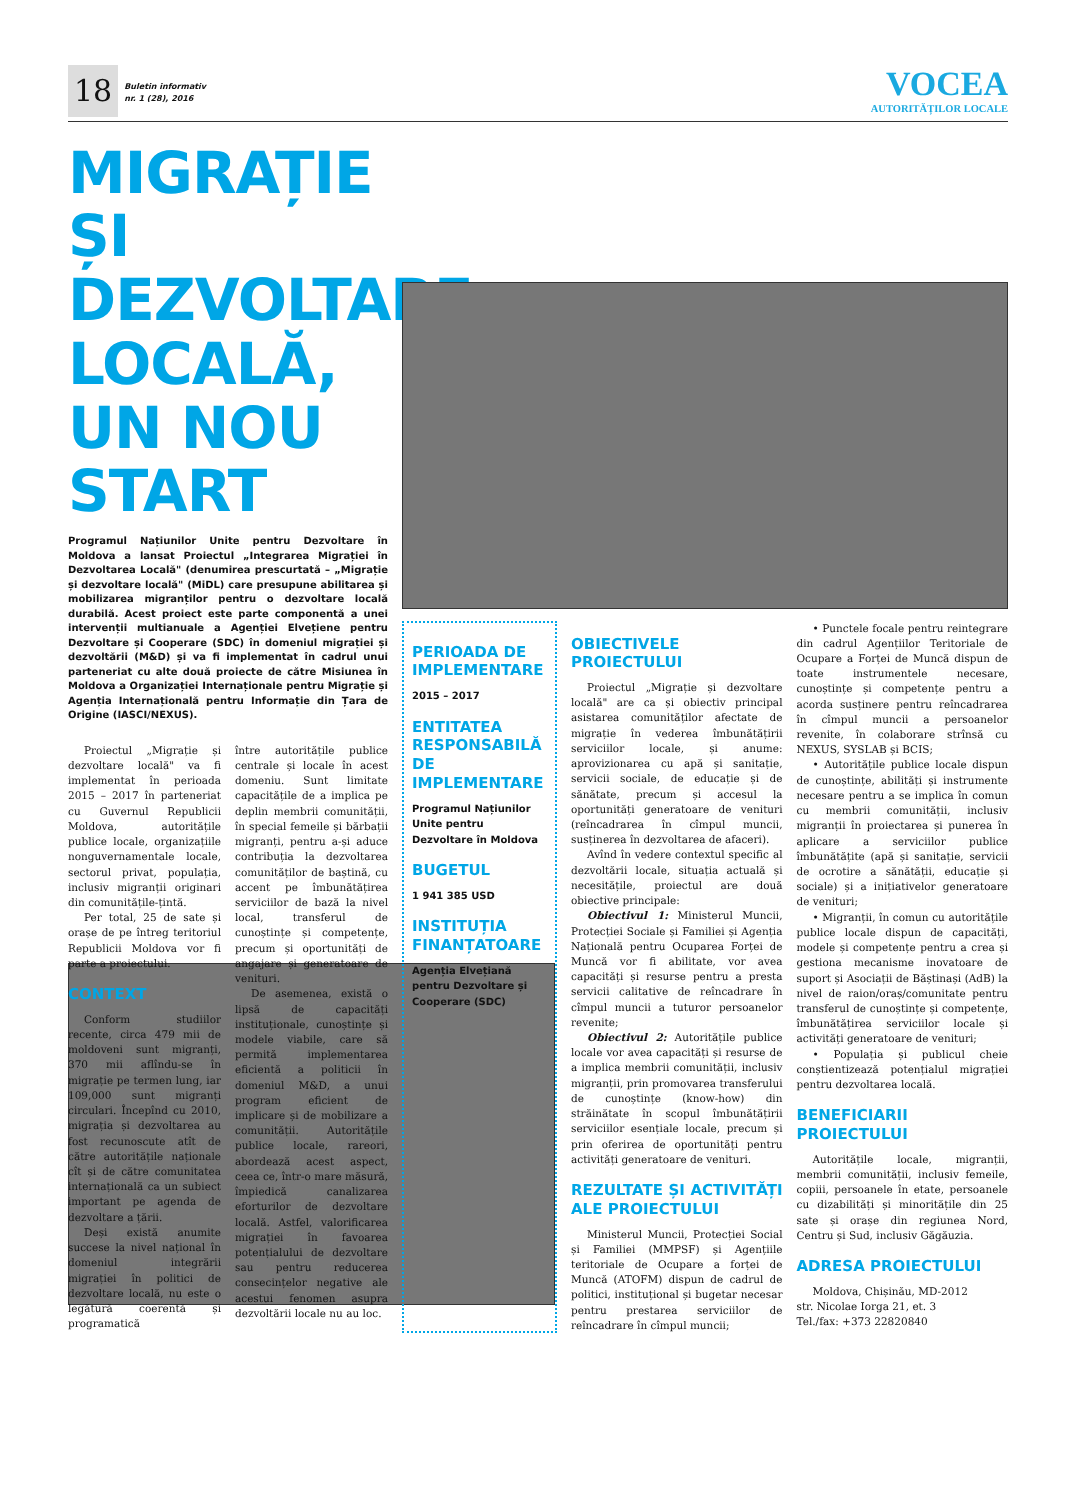18 Buletin informativ
nr. 1 (28), 2016
VOCEA
AUTORITĂȚILOR LOCALE
MIGRAȚIE ȘI DEZVOLTARE LOCALĂ, UN NOU START
Programul Națiunilor Unite pentru Dezvoltare în Moldova a lansat Proiectul „Integrarea Migrației în Dezvoltarea Locală" (denumirea prescurtată – „Migrație și dezvoltare locală" (MiDL) care presupune abilitarea și mobilizarea migranților pentru o dezvoltare locală durabilă. Acest proiect este parte componentă a unei intervenții multianuale a Agenției Elvețiene pentru Dezvoltare și Cooperare (SDC) în domeniul migrației și dezvoltării (M&D) și va fi implementat în cadrul unui parteneriat cu alte două proiecte de către Misiunea în Moldova a Organizației Internaționale pentru Migrație și Agenția Internațională pentru Informație din Țara de Origine (IASCI/NEXUS).
Proiectul „Migrație și dezvoltare locală" va fi implementat în perioada 2015 – 2017 în parteneriat cu Guvernul Republicii Moldova, autoritățile publice locale, organizațiile nonguvernamentale locale, sectorul privat, populația, inclusiv migranții originari din comunitățile-țintă.
Per total, 25 de sate și orașe de pe întreg teritoriul Republicii Moldova vor fi parte a proiectului.
CONTEXT
Conform studiilor recente, circa 479 mii de moldoveni sunt migranți, 370 mii aflîndu-se în migrație pe termen lung, iar 109,000 sunt migranți circulari. Începînd cu 2010, migrația și dezvoltarea au fost recunoscute atît de către autoritățile naționale cît și de către comunitatea internațională ca un subiect important pe agenda de dezvoltare a țării.
Deși există anumite succese la nivel național în domeniul integrării migrației în politici de dezvoltare locală, nu este o legătură coerentă și programatică
între autoritățile publice centrale și locale în acest domeniu. Sunt limitate capacitățile de a implica pe deplin membrii comunității, în special femeile și bărbații migranți, pentru a-și aduce contribuția la dezvoltarea comunităților de baștină, cu accent pe îmbunătățirea serviciilor de bază la nivel local, transferul de cunoștințe și competențe, precum și oportunități de angajare și generatoare de venituri.
De asemenea, există o lipsă de capacități instituționale, cunoștințe și modele viabile, care să permită implementarea eficientă a politicii în domeniul M&D, a unui program eficient de implicare și de mobilizare a comunității. Autoritățile publice locale, rareori, abordează acest aspect, ceea ce, într-o mare măsură, împiedică canalizarea eforturilor de dezvoltare locală. Astfel, valorificarea migrației în favoarea potențialului de dezvoltare sau pentru reducerea consecințelor negative ale acestui fenomen asupra dezvoltării locale nu au loc.
PERIOADA DE IMPLEMENTARE
2015 – 2017
ENTITATEA RESPONSABILĂ DE IMPLEMENTARE
Programul Națiunilor Unite pentru Dezvoltare în Moldova
BUGETUL
1 941 385 USD
INSTITUȚIA FINANȚATOARE
Agenția Elvețiană pentru Dezvoltare și Cooperare (SDC)
OBIECTIVELE PROIECTULUI
Proiectul „Migrație și dezvoltare locală" are ca și obiectiv principal asistarea comunităților afectate de migrație în vederea îmbunătățirii serviciilor locale, și anume: aprovizionarea cu apă și sanitație, servicii sociale, de educație și de sănătate, precum și accesul la oportunități generatoare de venituri (reîncadrarea în cîmpul muncii, susținerea în dezvoltarea de afaceri).
Avînd în vedere contextul specific al dezvoltării locale, situația actuală și necesitățile, proiectul are două obiective principale:
Obiectivul 1: Ministerul Muncii, Protecției Sociale și Familiei și Agenția Națională pentru Ocuparea Forței de Muncă vor fi abilitate, vor avea capacități și resurse pentru a presta servicii calitative de reîncadrare în cîmpul muncii a tuturor persoanelor revenite;
Obiectivul 2: Autoritățile publice locale vor avea capacități și resurse de a implica membrii comunității, inclusiv migranții, prin promovarea transferului de cunoștințe (know-how) din străinătate în scopul îmbunătățirii serviciilor esențiale locale, precum și prin oferirea de oportunități pentru activități generatoare de venituri.
REZULTATE ȘI ACTIVITĂȚI ALE PROIECTULUI
Ministerul Muncii, Protecției Social și Familiei (MMPSF) și Agențiile teritoriale de Ocupare a forței de Muncă (ATOFM) dispun de cadrul de politici, instituțional și bugetar necesar pentru prestarea serviciilor de reîncadrare în cîmpul muncii;
• Punctele focale pentru reintegrare din cadrul Agențiilor Teritoriale de Ocupare a Forței de Muncă dispun de toate instrumentele necesare, cunoștințe și competențe pentru a acorda susținere pentru reîncadrarea în cîmpul muncii a persoanelor revenite, în colaborare strînsă cu NEXUS, SYSLAB și BCIS;
• Autoritățile publice locale dispun de cunoștințe, abilități și instrumente necesare pentru a se implica în comun cu membrii comunității, inclusiv migranții în proiectarea și punerea în aplicare a serviciilor publice îmbunătățite (apă și sanitație, servicii de ocrotire a sănătății, educație și sociale) și a inițiativelor generatoare de venituri;
• Migranții, în comun cu autoritățile publice locale dispun de capacități, modele și competențe pentru a crea și gestiona mecanisme inovatoare de suport și Asociații de Băștinași (AdB) la nivel de raion/oraș/comunitate pentru transferul de cunoștințe și competențe, îmbunătățirea serviciilor locale și activități generatoare de venituri;
• Populația și publicul cheie conștientizează potențialul migrației pentru dezvoltarea locală.
BENEFICIARII PROIECTULUI
Autoritățile locale, migranții, membrii comunității, inclusiv femeile, copiii, persoanele în etate, persoanele cu dizabilități și minoritățile din 25 sate și orașe din regiunea Nord, Centru și Sud, inclusiv Găgăuzia.
ADRESA PROIECTULUI
Moldova, Chișinău, MD-2012
str. Nicolae Iorga 21, et. 3
Tel./fax: +373 22820840